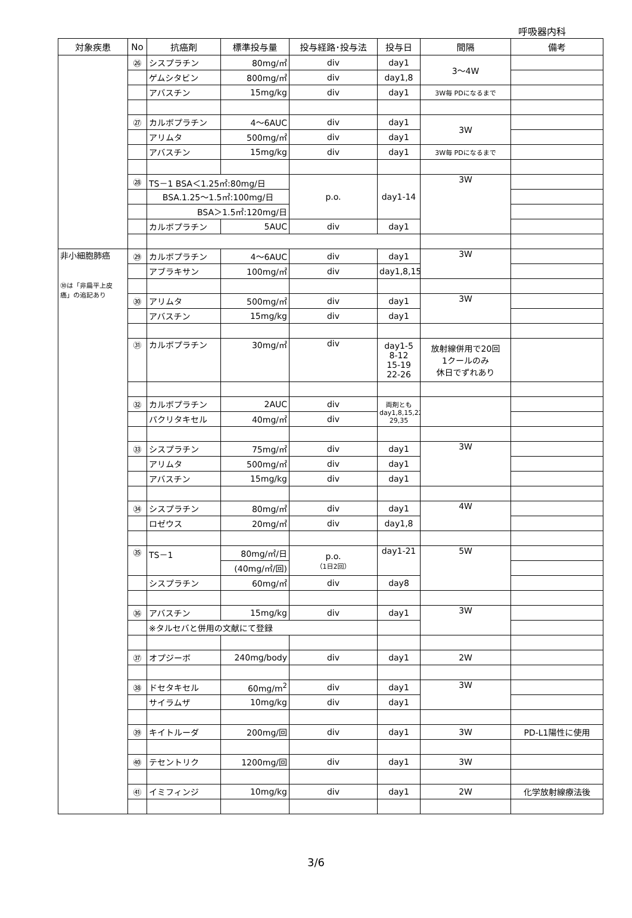呼吸器内科
| 対象疾患 | No | 抗癌剤 | 標準投与量 | 投与経路･投与法 | 投与日 | 間隔 | 備考 |
| --- | --- | --- | --- | --- | --- | --- | --- |
| | ㉖ | シスプラチン | 80mg/㎡ | div | day1 | 3～4W | |
| | | ゲムシタビン | 800mg/㎡ | div | day1,8 | | |
| | | アバスチン | 15mg/kg | div | day1 | 3W毎 PDになるまで | |
| | ㉗ | カルボプラチン | 4～6AUC | div | day1 | 3W | |
| | | アリムタ | 500mg/㎡ | div | day1 | | |
| | | アバスチン | 15mg/kg | div | day1 | 3W毎 PDになるまで | |
| | ㉘ | TS－1 BSA＜1.25㎡:80mg/日 | | p.o. | day1-14 | 3W | |
| | | BSA.1.25～1.5㎡:100mg/日 | | | | | |
| | | BSA＞1.5㎡:120mg/日 | | | | | |
| | | カルボプラチン | 5AUC | div | day1 | | |
| 非小細胞肺癌 ㉚は「非扁平上皮 癌」の追記あり | ㉙ | カルボプラチン | 4～6AUC | div | day1 | 3W | |
| | | アブラキサン | 100mg/㎡ | div | day1,8,15 | | |
| | ㉚ | アリムタ | 500mg/㎡ | div | day1 | 3W | |
| | | アバスチン | 15mg/kg | div | day1 | | |
| | ㉛ | カルボプラチン | 30mg/㎡ | div | day1-5 8-12 15-19 22-26 | 放射線併用で20回 1クールのみ 休日でずれあり | |
| | ㉜ | カルボプラチン | 2AUC | div | 両剤とも day1,8,15,22, 29,35 | | |
| | | パクリタキセル | 40mg/㎡ | div | | | |
| | ㉝ | シスプラチン | 75mg/㎡ | div | day1 | 3W | |
| | | アリムタ | 500mg/㎡ | div | day1 | | |
| | | アバスチン | 15mg/kg | div | day1 | | |
| | ㉞ | シスプラチン | 80mg/㎡ | div | day1 | 4W | |
| | | ロゼウス | 20mg/㎡ | div | day1,8 | | |
| | ㉟ | TS－1 | 80mg/㎡/日 | p.o. （1日2回） | day1-21 | 5W | |
| | | | (40mg/㎡/回) | | | | |
| | | シスプラチン | 60mg/㎡ | div | day8 | | |
| | ㊱ | アバスチン | 15mg/kg | div | day1 | 3W | |
| | | ※タルセバと併用の文献にて登録 | | | | | |
| | ㊲ | オプジーボ | 240mg/body | div | day1 | 2W | |
| | ㊳ | ドセタキセル | 60mg/m<sup>2</sup> | div | day1 | 3W | |
| | | サイラムザ | 10mg/kg | div | day1 | | |
| | ㊴ | キイトルーダ | 200mg/回 | div | day1 | 3W | PD-L1陽性に使用 |
| | ㊵ | テセントリク | 1200mg/回 | div | day1 | 3W | |
| | ㊶ | イミフィンジ | 10mg/kg | div | day1 | 2W | 化学放射線療法後 |
3/6